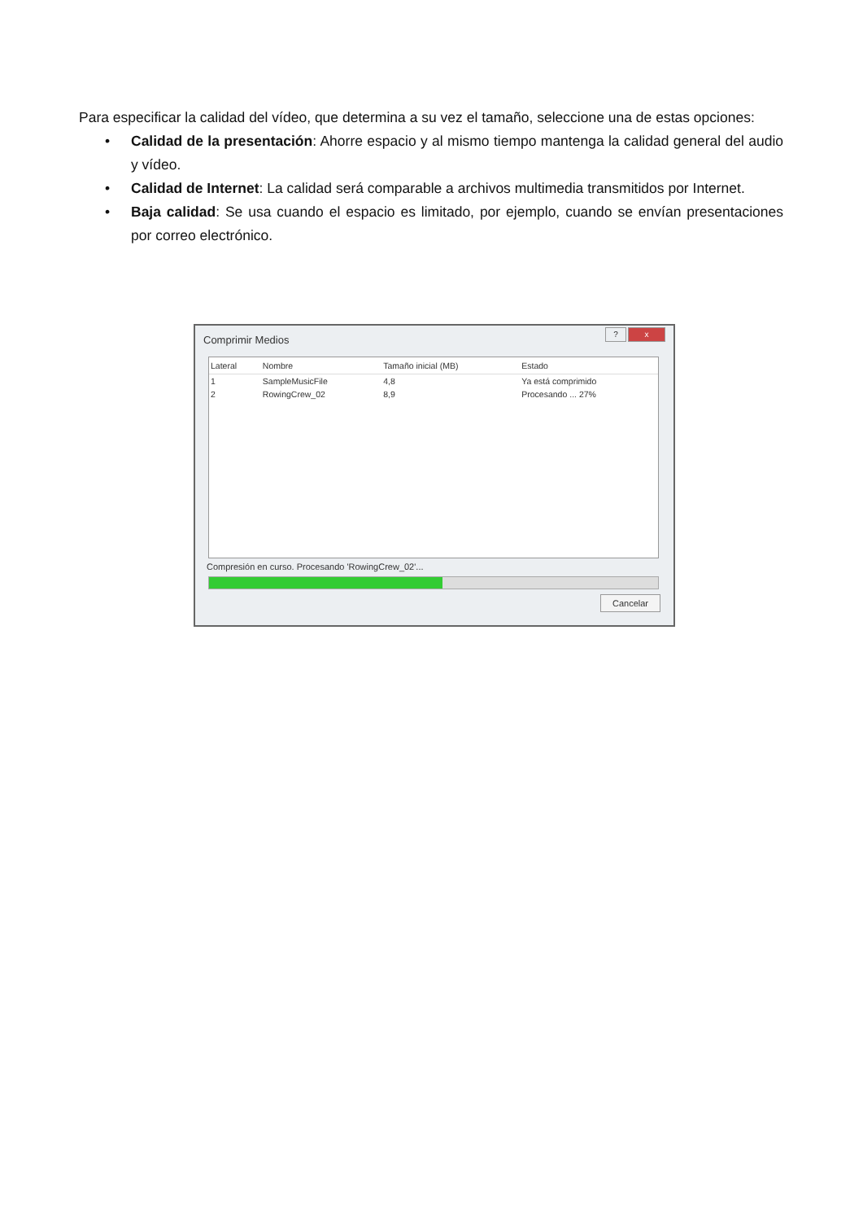Para especificar la calidad del vídeo, que determina a su vez el tamaño, seleccione una de estas opciones:
• Calidad de la presentación: Ahorre espacio y al mismo tiempo mantenga la calidad general del audio y vídeo.
• Calidad de Internet: La calidad será comparable a archivos multimedia transmitidos por Internet.
• Baja calidad: Se usa cuando el espacio es limitado, por ejemplo, cuando se envían presentaciones por correo electrónico.
Comprimir Medios
? x
| Lateral | Nombre | Tamaño inicial (MB) | Estado |
| --- | --- | --- | --- |
| 1 | SampleMusicFile | 4,8 | Ya está comprimido |
| 2 | RowingCrew_02 | 8,9 | Procesando ... 27% |
Compresión en curso. Procesando 'RowingCrew_02'...
Cancelar